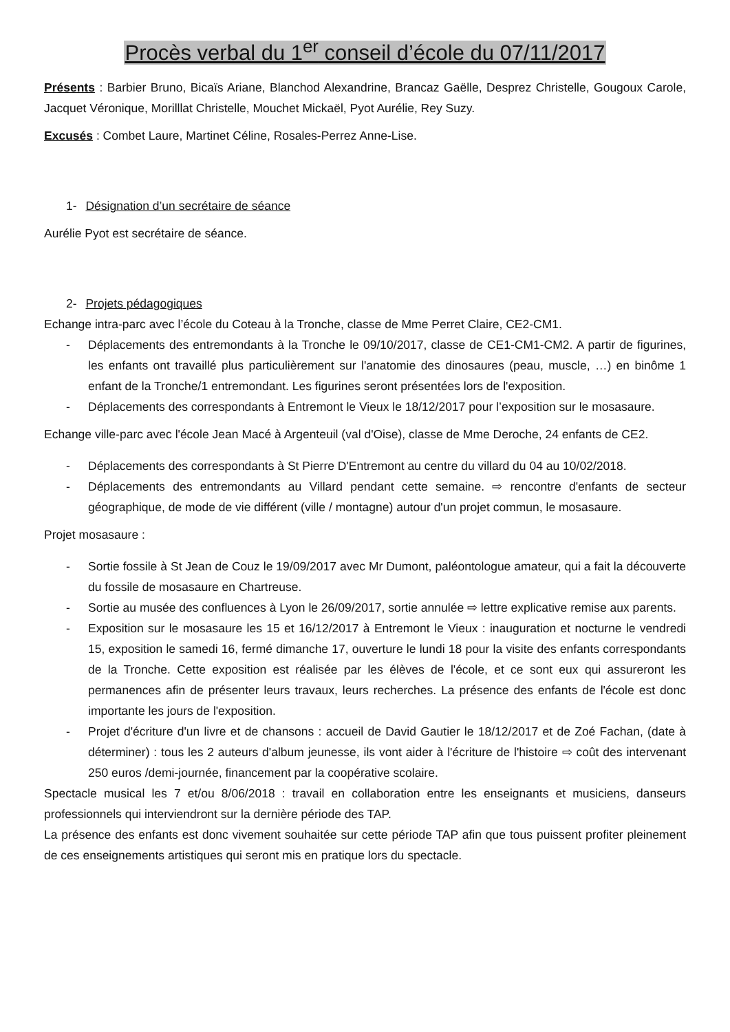Procès verbal du 1<sup>er</sup> conseil d’école du 07/11/2017
Présents : Barbier Bruno, Bicaïs Ariane, Blanchod Alexandrine, Brancaz Gaëlle, Desprez Christelle, Gougoux Carole, Jacquet Véronique, Morilllat Christelle, Mouchet Mickaël, Pyot Aurélie, Rey Suzy.
Excusés : Combet Laure, Martinet Céline, Rosales-Perrez Anne-Lise.
1- Désignation d’un secrétaire de séance
Aurélie Pyot est secrétaire de séance.
2- Projets pédagogiques
Echange intra-parc avec l’école du Coteau à la Tronche, classe de Mme Perret Claire, CE2-CM1.
- Déplacements des entremondants à la Tronche le 09/10/2017, classe de CE1-CM1-CM2. A partir de figurines, les enfants ont travaillé plus particulièrement sur l'anatomie des dinosaures (peau, muscle, …) en binôme 1 enfant de la Tronche/1 entremondant. Les figurines seront présentées lors de l'exposition.
- Déplacements des correspondants à Entremont le Vieux le 18/12/2017 pour l’exposition sur le mosasaure.
Echange ville-parc avec l'école Jean Macé à Argenteuil (val d'Oise), classe de Mme Deroche, 24 enfants de CE2.
- Déplacements des correspondants à St Pierre D'Entremont au centre du villard du 04 au 10/02/2018.
- Déplacements des entremondants au Villard pendant cette semaine. ⇨ rencontre d'enfants de secteur géographique, de mode de vie différent (ville / montagne) autour d'un projet commun, le mosasaure.
Projet mosasaure :
- Sortie fossile à St Jean de Couz le 19/09/2017 avec Mr Dumont, paléontologue amateur, qui a fait la découverte du fossile de mosasaure en Chartreuse.
- Sortie au musée des confluences à Lyon le 26/09/2017, sortie annulée ⇨ lettre explicative remise aux parents.
- Exposition sur le mosasaure les 15 et 16/12/2017 à Entremont le Vieux : inauguration et nocturne le vendredi 15, exposition le samedi 16, fermé dimanche 17, ouverture le lundi 18 pour la visite des enfants correspondants de la Tronche. Cette exposition est réalisée par les élèves de l'école, et ce sont eux qui assureront les permanences afin de présenter leurs travaux, leurs recherches. La présence des enfants de l'école est donc importante les jours de l'exposition.
- Projet d'écriture d'un livre et de chansons : accueil de David Gautier le 18/12/2017 et de Zoé Fachan, (date à déterminer) : tous les 2 auteurs d'album jeunesse, ils vont aider à l'écriture de l'histoire ⇨ coût des intervenant 250 euros /demi-journée, financement par la coopérative scolaire.
Spectacle musical les 7 et/ou 8/06/2018 : travail en collaboration entre les enseignants et musiciens, danseurs professionnels qui interviendront sur la dernière période des TAP.
La présence des enfants est donc vivement souhaitée sur cette période TAP afin que tous puissent profiter pleinement de ces enseignements artistiques qui seront mis en pratique lors du spectacle.